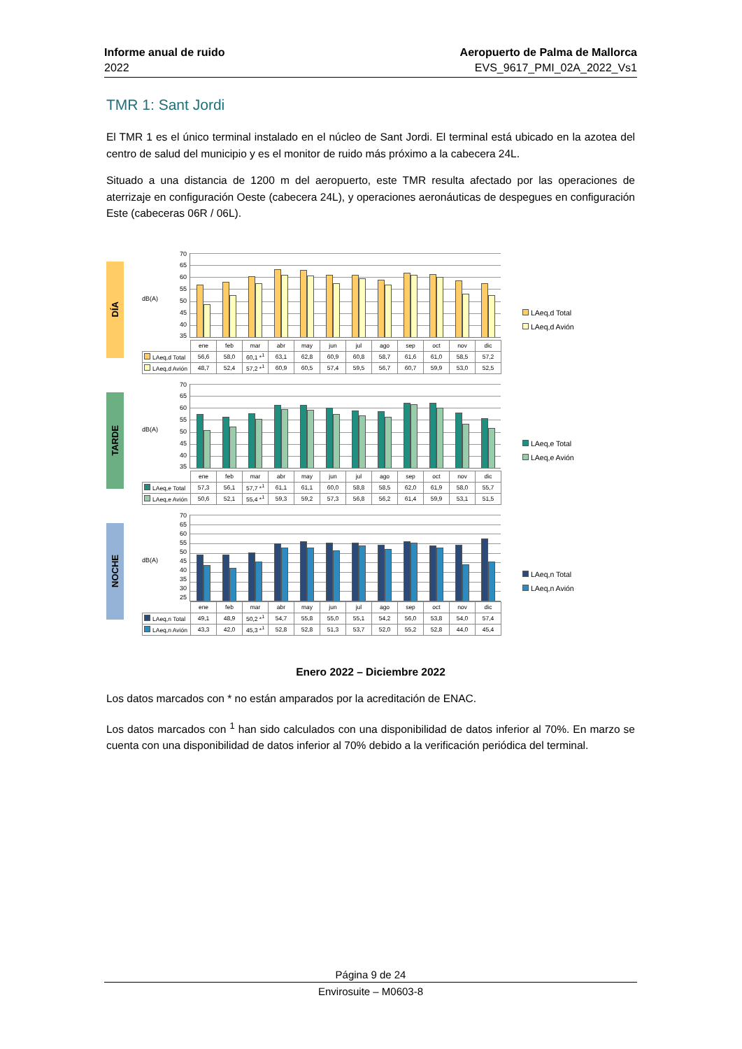Informe anual de ruido
2022
Aeropuerto de Palma de Mallorca
EVS_9617_PMI_02A_2022_Vs1
TMR 1: Sant Jordi
El TMR 1 es el único terminal instalado en el núcleo de Sant Jordi. El terminal está ubicado en la azotea del centro de salud del municipio y es el monitor de ruido más próximo a la cabecera 24L.
Situado a una distancia de 1200 m del aeropuerto, este TMR resulta afectado por las operaciones de aterrizaje en configuración Oeste (cabecera 24L), y operaciones aeronáuticas de despegues en configuración Este (cabeceras 06R / 06L).
DÍA
dB(A)
70
65
60
55
50
45
40
35
| | ene | feb | mar | abr | may | jun | jul | ago | sep | oct | nov | dic |
| --- | --- | --- | --- | --- | --- | --- | --- | --- | --- | --- | --- | --- |
| LAeq,d Total | 56,6 | 58,0 | 60,1 *<sup>1</sup> | 63,1 | 62,8 | 60,9 | 60,8 | 58,7 | 61,6 | 61,0 | 58,5 | 57,2 |
| LAeq,d Avión | 48,7 | 52,4 | 57,2 *<sup>1</sup> | 60,9 | 60,5 | 57,4 | 59,5 | 56,7 | 60,7 | 59,9 | 53,0 | 52,5 |
LAeq,d Total
LAeq,d Avión
TARDE
dB(A)
70
65
60
55
50
45
40
35
| | ene | feb | mar | abr | may | jun | jul | ago | sep | oct | nov | dic |
| --- | --- | --- | --- | --- | --- | --- | --- | --- | --- | --- | --- | --- |
| LAeq,e Total | 57,3 | 56,1 | 57,7 *<sup>1</sup> | 61,1 | 61,1 | 60,0 | 58,8 | 58,5 | 62,0 | 61,9 | 58,0 | 55,7 |
| LAeq,e Avión | 50,6 | 52,1 | 55,4 *<sup>1</sup> | 59,3 | 59,2 | 57,3 | 56,8 | 56,2 | 61,4 | 59,9 | 53,1 | 51,5 |
LAeq,e Total
LAeq,e Avión
NOCHE
dB(A)
70
65
60
55
50
45
40
35
30
25
| | ene | feb | mar | abr | may | jun | jul | ago | sep | oct | nov | dic |
| --- | --- | --- | --- | --- | --- | --- | --- | --- | --- | --- | --- | --- |
| LAeq,n Total | 49,1 | 48,9 | 50,2 *<sup>1</sup> | 54,7 | 55,8 | 55,0 | 55,1 | 54,2 | 56,0 | 53,8 | 54,0 | 57,4 |
| LAeq,n Avión | 43,3 | 42,0 | 45,3 *<sup>1</sup> | 52,8 | 52,8 | 51,3 | 53,7 | 52,0 | 55,2 | 52,8 | 44,0 | 45,4 |
LAeq,n Total
LAeq,n Avión
Enero 2022 – Diciembre 2022
Los datos marcados con * no están amparados por la acreditación de ENAC.
Los datos marcados con <sup>1</sup> han sido calculados con una disponibilidad de datos inferior al 70%. En marzo se cuenta con una disponibilidad de datos inferior al 70% debido a la verificación periódica del terminal.
Página 9 de 24
Envirosuite – M0603-8